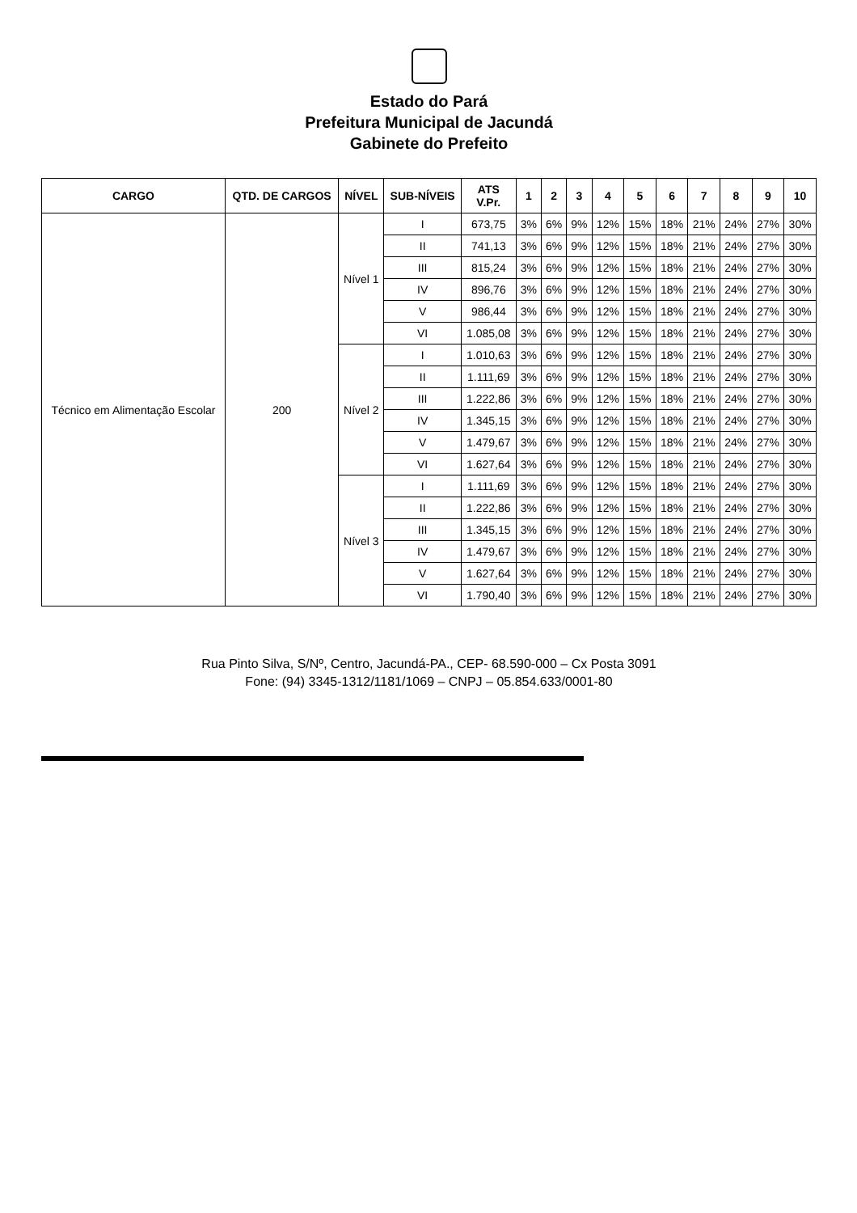Estado do Pará
Prefeitura Municipal de Jacundá
Gabinete do Prefeito
| CARGO | QTD. DE CARGOS | NÍVEL | SUB-NÍVEIS | ATS V.Pr. | 1 | 2 | 3 | 4 | 5 | 6 | 7 | 8 | 9 | 10 |
| --- | --- | --- | --- | --- | --- | --- | --- | --- | --- | --- | --- | --- | --- | --- |
| Técnico em Alimentação Escolar | 200 | Nível 1 | I | 673,75 | 3% | 6% | 9% | 12% | 15% | 18% | 21% | 24% | 27% | 30% |
| | | | II | 741,13 | 3% | 6% | 9% | 12% | 15% | 18% | 21% | 24% | 27% | 30% |
| | | | III | 815,24 | 3% | 6% | 9% | 12% | 15% | 18% | 21% | 24% | 27% | 30% |
| | | | IV | 896,76 | 3% | 6% | 9% | 12% | 15% | 18% | 21% | 24% | 27% | 30% |
| | | | V | 986,44 | 3% | 6% | 9% | 12% | 15% | 18% | 21% | 24% | 27% | 30% |
| | | | VI | 1.085,08 | 3% | 6% | 9% | 12% | 15% | 18% | 21% | 24% | 27% | 30% |
| | | Nível 2 | I | 1.010,63 | 3% | 6% | 9% | 12% | 15% | 18% | 21% | 24% | 27% | 30% |
| | | | II | 1.111,69 | 3% | 6% | 9% | 12% | 15% | 18% | 21% | 24% | 27% | 30% |
| | | | III | 1.222,86 | 3% | 6% | 9% | 12% | 15% | 18% | 21% | 24% | 27% | 30% |
| | | | IV | 1.345,15 | 3% | 6% | 9% | 12% | 15% | 18% | 21% | 24% | 27% | 30% |
| | | | V | 1.479,67 | 3% | 6% | 9% | 12% | 15% | 18% | 21% | 24% | 27% | 30% |
| | | | VI | 1.627,64 | 3% | 6% | 9% | 12% | 15% | 18% | 21% | 24% | 27% | 30% |
| | | Nível 3 | I | 1.111,69 | 3% | 6% | 9% | 12% | 15% | 18% | 21% | 24% | 27% | 30% |
| | | | II | 1.222,86 | 3% | 6% | 9% | 12% | 15% | 18% | 21% | 24% | 27% | 30% |
| | | | III | 1.345,15 | 3% | 6% | 9% | 12% | 15% | 18% | 21% | 24% | 27% | 30% |
| | | | IV | 1.479,67 | 3% | 6% | 9% | 12% | 15% | 18% | 21% | 24% | 27% | 30% |
| | | | V | 1.627,64 | 3% | 6% | 9% | 12% | 15% | 18% | 21% | 24% | 27% | 30% |
| | | | VI | 1.790,40 | 3% | 6% | 9% | 12% | 15% | 18% | 21% | 24% | 27% | 30% |
Rua Pinto Silva, S/Nº, Centro, Jacundá-PA., CEP- 68.590-000 – Cx Posta 3091
Fone: (94) 3345-1312/1181/1069 – CNPJ – 05.854.633/0001-80